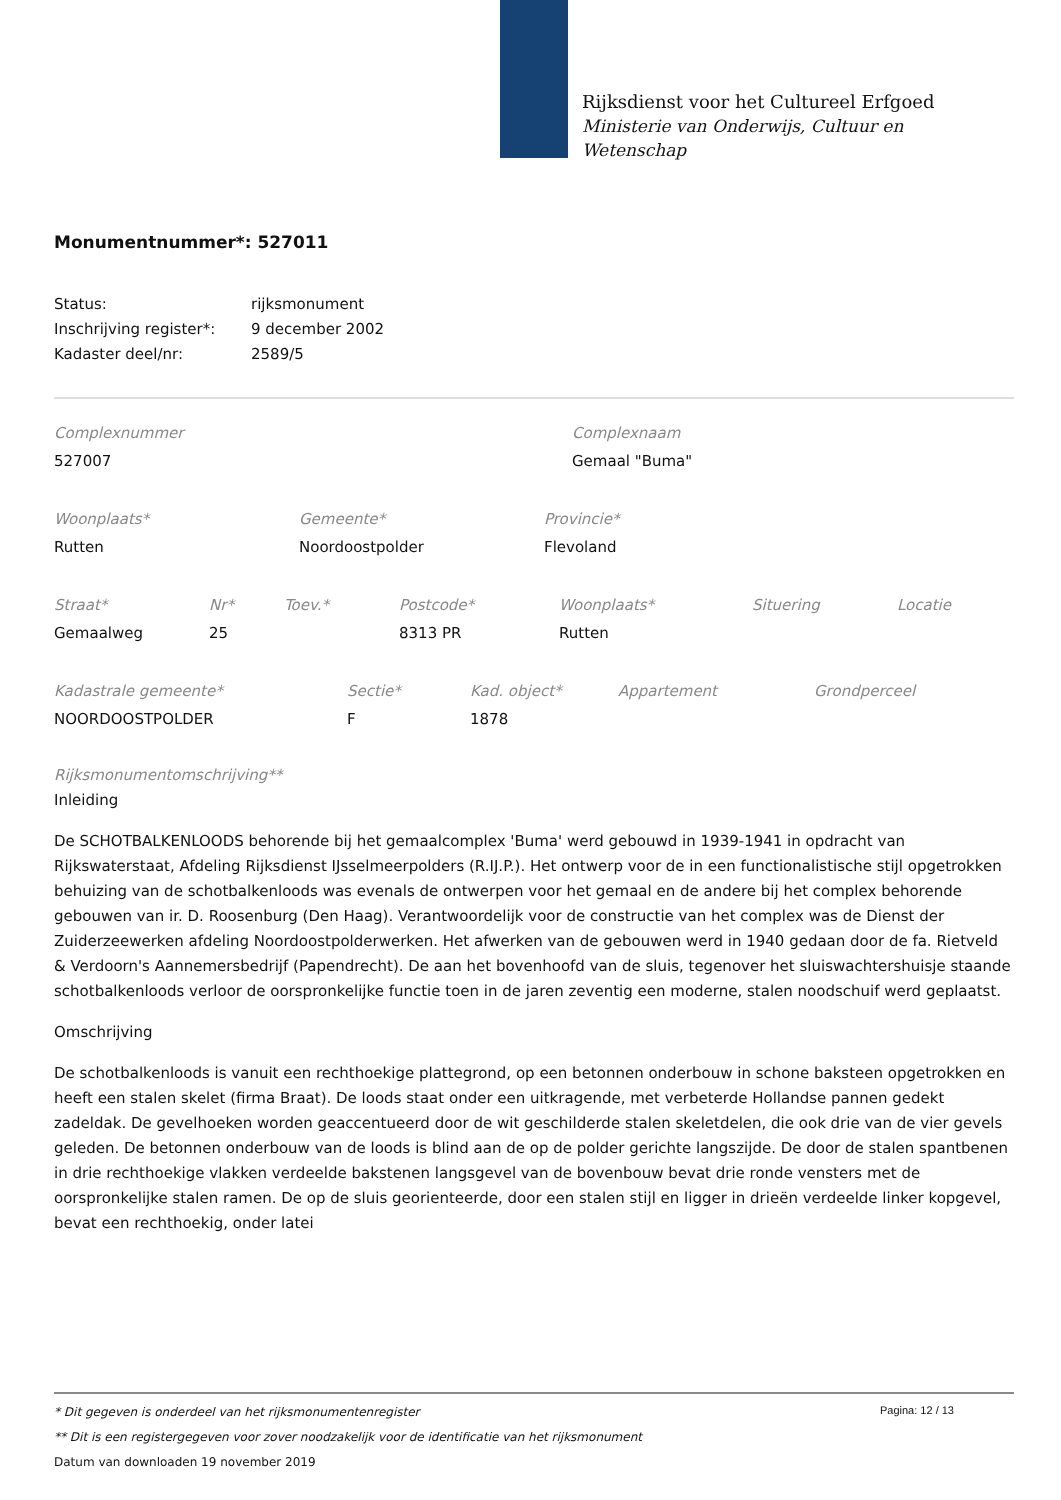Rijksdienst voor het Cultureel Erfgoed
Ministerie van Onderwijs, Cultuur en
Wetenschap
Monumentnummer*: 527011
| Status: | rijksmonument |
| Inschrijving register*: | 9 december 2002 |
| Kadaster deel/nr: | 2589/5 |
Complexnummer
527007
Complexnaam
Gemaal "Buma"
Woonplaats*
Rutten
Gemeente*
Noordoostpolder
Provincie*
Flevoland
Straat*
Gemaalweg
Nr*
25
Toev.*
Postcode*
8313 PR
Woonplaats*
Rutten
Situering Locatie
Kadastrale gemeente*
NOORDOOSTPOLDER
Sectie*
F
Kad. object*
1878
Appartement Grondperceel
Rijksmonumentomschrijving**
Inleiding
De SCHOTBALKENLOODS behorende bij het gemaalcomplex 'Buma' werd gebouwd in 1939-1941 in opdracht van Rijkswaterstaat, Afdeling Rijksdienst IJsselmeerpolders (R.IJ.P.). Het ontwerp voor de in een functionalistische stijl opgetrokken behuizing van de schotbalkenloods was evenals de ontwerpen voor het gemaal en de andere bij het complex behorende gebouwen van ir. D. Roosenburg (Den Haag). Verantwoordelijk voor de constructie van het complex was de Dienst der Zuiderzeewerken afdeling Noordoostpolderwerken. Het afwerken van de gebouwen werd in 1940 gedaan door de fa. Rietveld & Verdoorn's Aannemersbedrijf (Papendrecht). De aan het bovenhoofd van de sluis, tegenover het sluiswachtershuisje staande schotbalkenloods verloor de oorspronkelijke functie toen in de jaren zeventig een moderne, stalen noodschuif werd geplaatst.
Omschrijving
De schotbalkenloods is vanuit een rechthoekige plattegrond, op een betonnen onderbouw in schone baksteen opgetrokken en heeft een stalen skelet (firma Braat). De loods staat onder een uitkragende, met verbeterde Hollandse pannen gedekt zadeldak. De gevelhoeken worden geaccentueerd door de wit geschilderde stalen skeletdelen, die ook drie van de vier gevels geleden. De betonnen onderbouw van de loods is blind aan de op de polder gerichte langszijde. De door de stalen spantbenen in drie rechthoekige vlakken verdeelde bakstenen langsgevel van de bovenbouw bevat drie ronde vensters met de oorspronkelijke stalen ramen. De op de sluis georienteerde, door een stalen stijl en ligger in drieën verdeelde linker kopgevel, bevat een rechthoekig, onder latei
Pagina: 12 / 13
* Dit gegeven is onderdeel van het rijksmonumentenregister
** Dit is een registergegeven voor zover noodzakelijk voor de identificatie van het rijksmonument
Datum van downloaden 19 november 2019